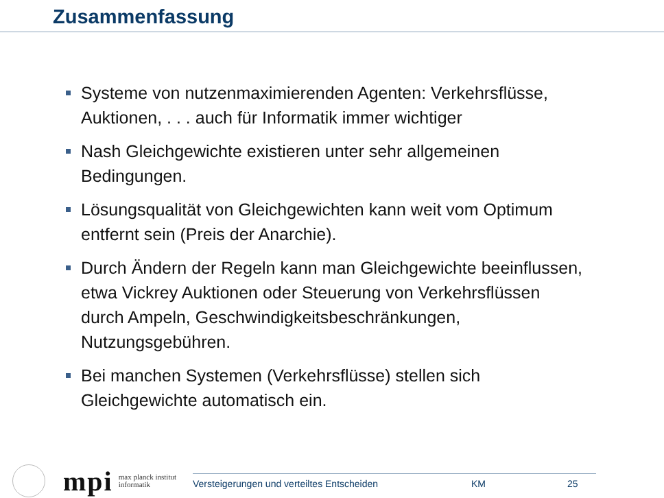Zusammenfassung
Systeme von nutzenmaximierenden Agenten: Verkehrsflüsse, Auktionen, . . . auch für Informatik immer wichtiger
Nash Gleichgewichte existieren unter sehr allgemeinen Bedingungen.
Lösungsqualität von Gleichgewichten kann weit vom Optimum entfernt sein (Preis der Anarchie).
Durch Ändern der Regeln kann man Gleichgewichte beeinflussen, etwa Vickrey Auktionen oder Steuerung von Verkehrsflüssen durch Ampeln, Geschwindigkeitsbeschränkungen, Nutzungsgebühren.
Bei manchen Systemen (Verkehrsflüsse) stellen sich Gleichgewichte automatisch ein.
mpi
max planck institut
informatik
Versteigerungen und verteiltes Entscheiden KM 25